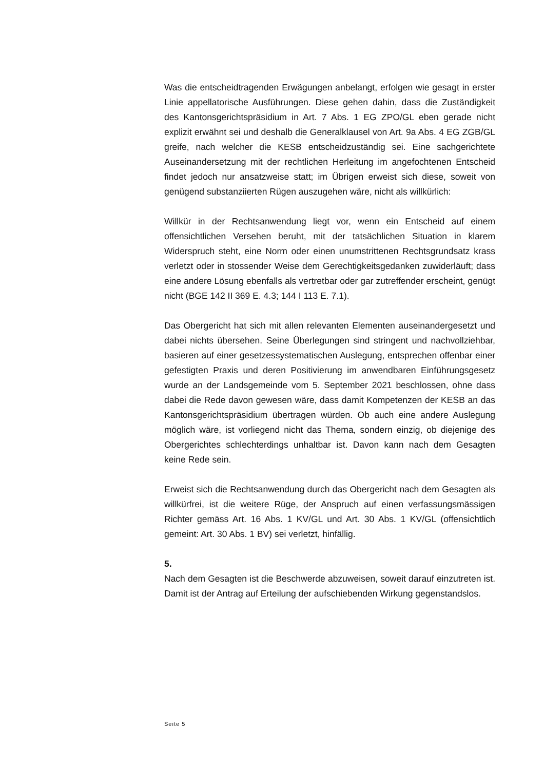Was die entscheidtragenden Erwägungen anbelangt, erfolgen wie gesagt in erster Linie appellatorische Ausführungen. Diese gehen dahin, dass die Zuständigkeit des Kantonsgerichtspräsidium in Art. 7 Abs. 1 EG ZPO/GL eben gerade nicht explizit erwähnt sei und deshalb die Generalklausel von Art. 9a Abs. 4 EG ZGB/GL greife, nach welcher die KESB entscheidzuständig sei. Eine sachgerichtete Auseinandersetzung mit der rechtlichen Herleitung im angefochtenen Entscheid findet jedoch nur ansatzweise statt; im Übrigen erweist sich diese, soweit von genügend substanziierten Rügen auszugehen wäre, nicht als willkürlich:
Willkür in der Rechtsanwendung liegt vor, wenn ein Entscheid auf einem offensichtlichen Versehen beruht, mit der tatsächlichen Situation in klarem Widerspruch steht, eine Norm oder einen unumstrittenen Rechtsgrundsatz krass verletzt oder in stossender Weise dem Gerechtigkeitsgedanken zuwiderläuft; dass eine andere Lösung ebenfalls als vertretbar oder gar zutreffender erscheint, genügt nicht (BGE 142 II 369 E. 4.3; 144 I 113 E. 7.1).
Das Obergericht hat sich mit allen relevanten Elementen auseinandergesetzt und dabei nichts übersehen. Seine Überlegungen sind stringent und nachvollziehbar, basieren auf einer gesetzessystematischen Auslegung, entsprechen offenbar einer gefestigten Praxis und deren Positivierung im anwendbaren Einführungsgesetz wurde an der Landsgemeinde vom 5. September 2021 beschlossen, ohne dass dabei die Rede davon gewesen wäre, dass damit Kompetenzen der KESB an das Kantonsgerichtspräsidium übertragen würden. Ob auch eine andere Auslegung möglich wäre, ist vorliegend nicht das Thema, sondern einzig, ob diejenige des Obergerichtes schlechterdings unhaltbar ist. Davon kann nach dem Gesagten keine Rede sein.
Erweist sich die Rechtsanwendung durch das Obergericht nach dem Gesagten als willkürfrei, ist die weitere Rüge, der Anspruch auf einen verfassungsmässigen Richter gemäss Art. 16 Abs. 1 KV/GL und Art. 30 Abs. 1 KV/GL (offensichtlich gemeint: Art. 30 Abs. 1 BV) sei verletzt, hinfällig.
5.
Nach dem Gesagten ist die Beschwerde abzuweisen, soweit darauf einzutreten ist. Damit ist der Antrag auf Erteilung der aufschiebenden Wirkung gegenstandslos.
Seite 5